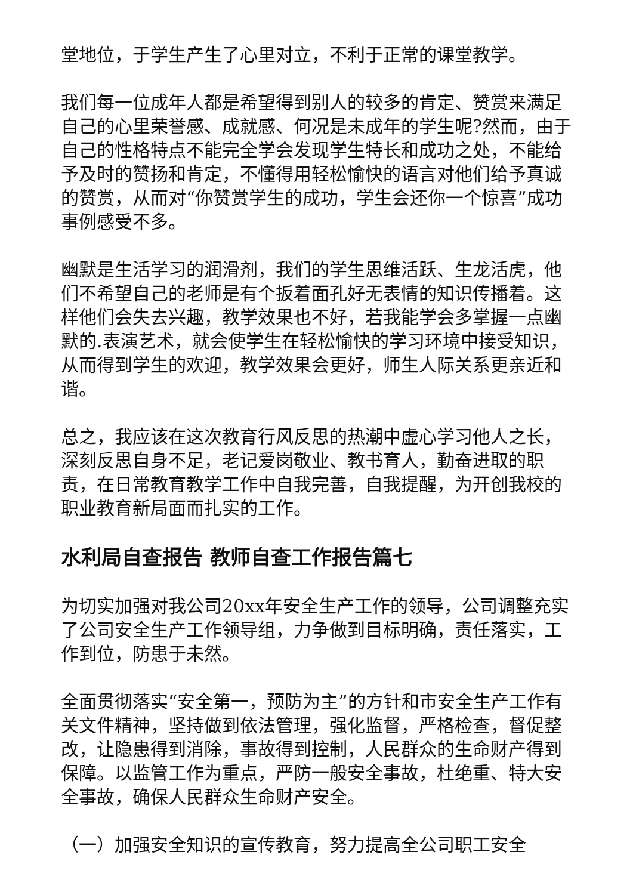堂地位，于学生产生了心里对立，不利于正常的课堂教学。
我们每一位成年人都是希望得到别人的较多的肯定、赞赏来满足自己的心里荣誉感、成就感、何况是未成年的学生呢?然而，由于自己的性格特点不能完全学会发现学生特长和成功之处，不能给予及时的赞扬和肯定，不懂得用轻松愉快的语言对他们给予真诚的赞赏，从而对“你赞赏学生的成功，学生会还你一个惊喜”成功事例感受不多。
幽默是生活学习的润滑剂，我们的学生思维活跃、生龙活虎，他们不希望自己的老师是有个扳着面孔好无表情的知识传播着。这样他们会失去兴趣，教学效果也不好，若我能学会多掌握一点幽默的.表演艺术，就会使学生在轻松愉快的学习环境中接受知识，从而得到学生的欢迎，教学效果会更好，师生人际关系更亲近和谐。
总之，我应该在这次教育行风反思的热潮中虚心学习他人之长，深刻反思自身不足，老记爱岗敬业、教书育人，勤奋进取的职责，在日常教育教学工作中自我完善，自我提醒，为开创我校的职业教育新局面而扎实的工作。
水利局自查报告 教师自查工作报告篇七
为切实加强对我公司20xx年安全生产工作的领导，公司调整充实了公司安全生产工作领导组，力争做到目标明确，责任落实，工作到位，防患于未然。
全面贯彻落实“安全第一，预防为主”的方针和市安全生产工作有关文件精神，坚持做到依法管理，强化监督，严格检查，督促整改，让隐患得到消除，事故得到控制，人民群众的生命财产得到保障。以监管工作为重点，严防一般安全事故，杜绝重、特大安全事故，确保人民群众生命财产安全。
（一）加强安全知识的宣传教育，努力提高全公司职工安全